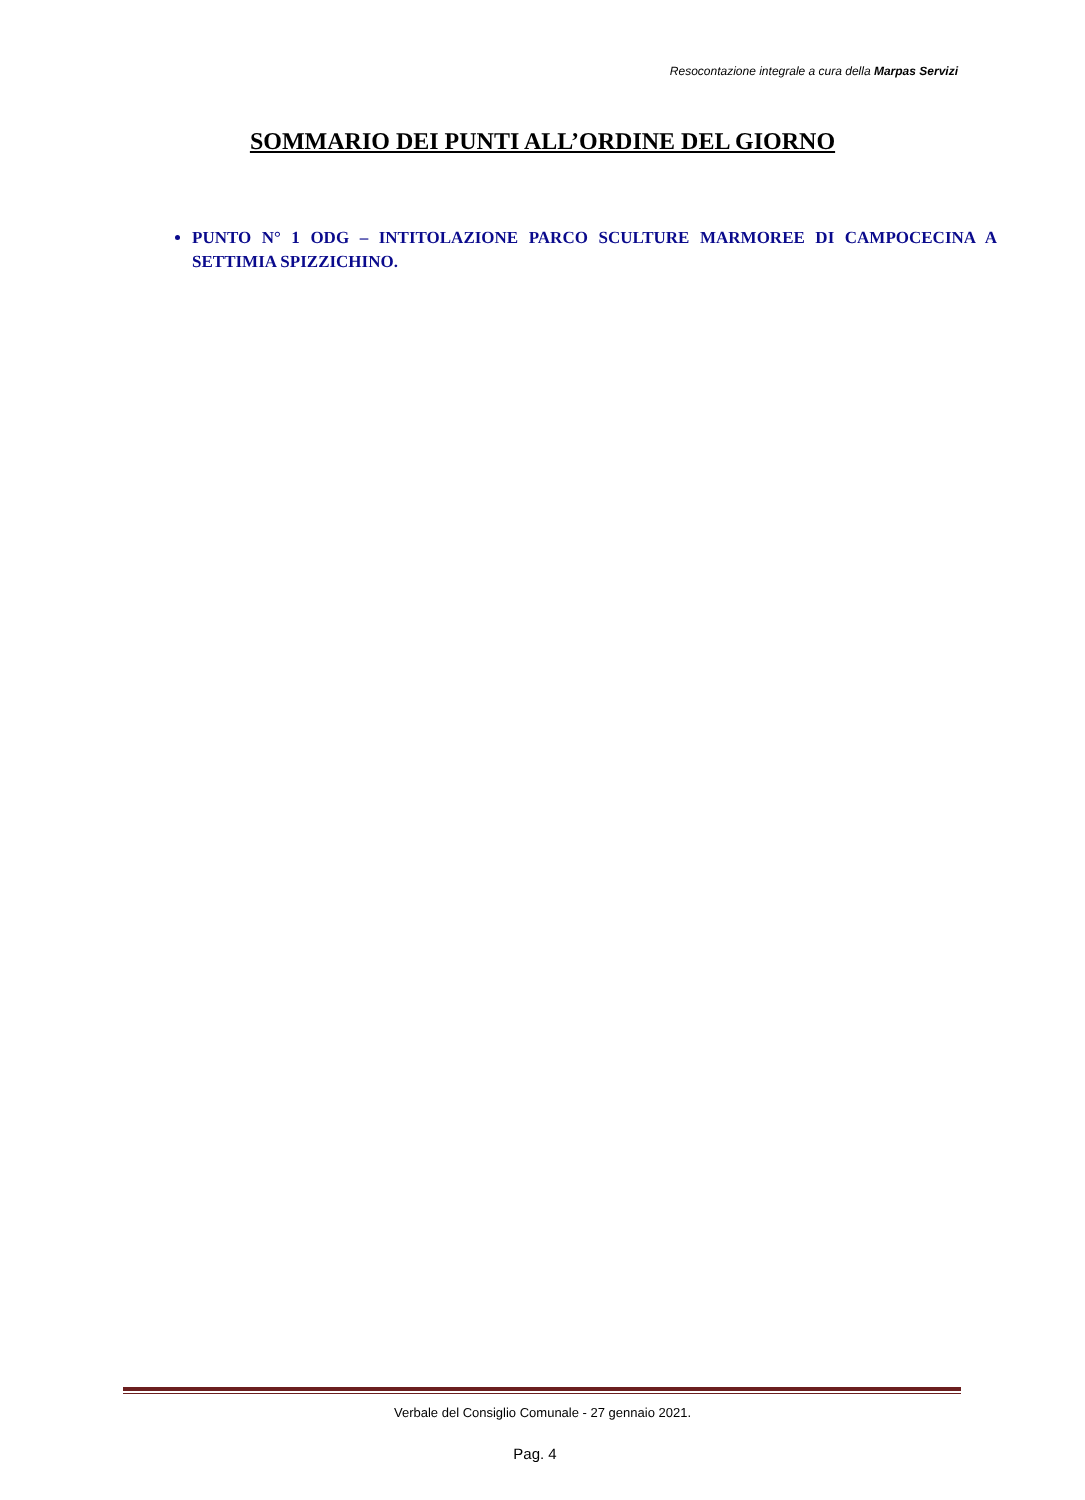Resocontazione integrale a cura della Marpas Servizi
SOMMARIO DEI PUNTI ALL’ORDINE DEL GIORNO
PUNTO N° 1 ODG – INTITOLAZIONE PARCO SCULTURE MARMOREE DI CAMPOCECINA A SETTIMIA SPIZZICHINO.
Verbale del Consiglio Comunale - 27 gennaio 2021.
Pag. 4